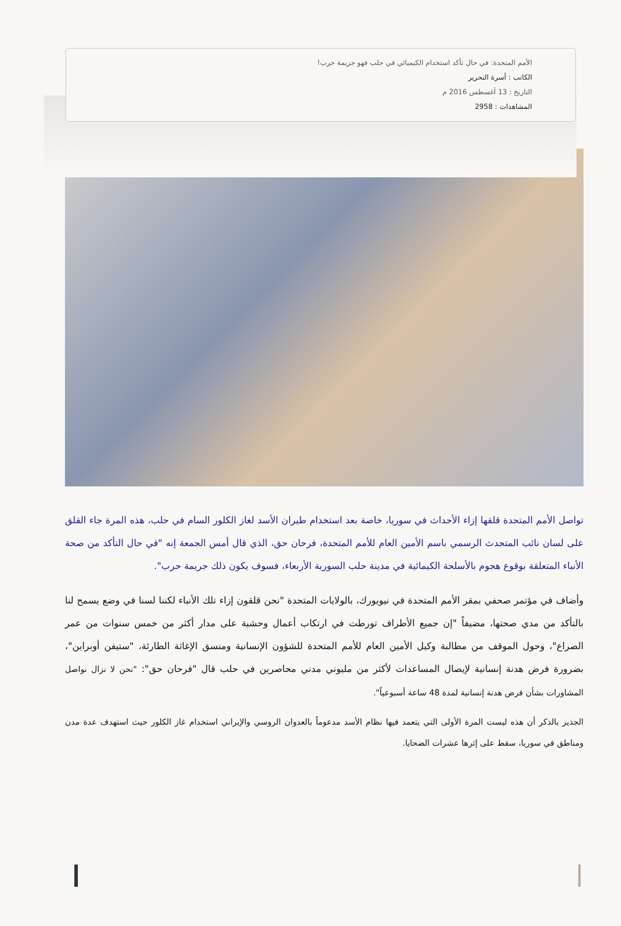الأمم المتحدة: في حال تأكد استخدام الكيميائي في حلب فهو جريمة حرب!
الكاتب : أسرة التحرير
التاريخ : 13 أغسطس 2016 م
المشاهدات : 2958
تواصل الأمم المتحدة قلقها إزاء الأحداث في سوريا، خاصة بعد استخدام طيران الأسد لغاز الكلور السام في حلب، هذه المرة جاء القلق على لسان نائب المتحدث الرسمي باسم الأمين العام للأمم المتحدة، فرحان حق، الذي قال أمس الجمعة إنه "في حال التأكد من صحة الأنباء المتعلقة بوقوع هجوم بالأسلحة الكيمائية في مدينة حلب السورية الأربعاء، فسوف يكون ذلك جريمة حرب".
وأضاف في مؤتمر صحفي بمقر الأمم المتحدة في نيويورك، بالولايات المتحدة "نحن قلقون إزاء تلك الأنباء لكننا لسنا في وضع يسمح لنا بالتأكد من مدي صحتها، مضيفاً "إن جميع الأطراف تورطت في ارتكاب أعمال وحشية على مدار أكثر من خمس سنوات من عمر الصراع"، وحول الموقف من مطالبة وكيل الأمين العام للأمم المتحدة للشؤون الإنسانية ومنسق الإغاثة الطارئة، "ستيفن أوبراين"، بضرورة فرض هدنة إنسانية لإيصال المساعدات لأكثر من مليوني مدني محاصرين في حلب قال "فرحان حق": "نحن لا نزال نواصل المشاورات بشأن فرض هدنة إنسانية لمدة 48 ساعة أسبوعياً".
الجذير بالذكر أن هذه ليست المرة الأولى التي يتعمد فيها نظام الأسد مدعوماً بالعدوان الروسي والإيراني استخدام غاز الكلور حيث استهدف عدة مدن ومناطق في سوريا، سقط على إثرها عشرات الضحايا.